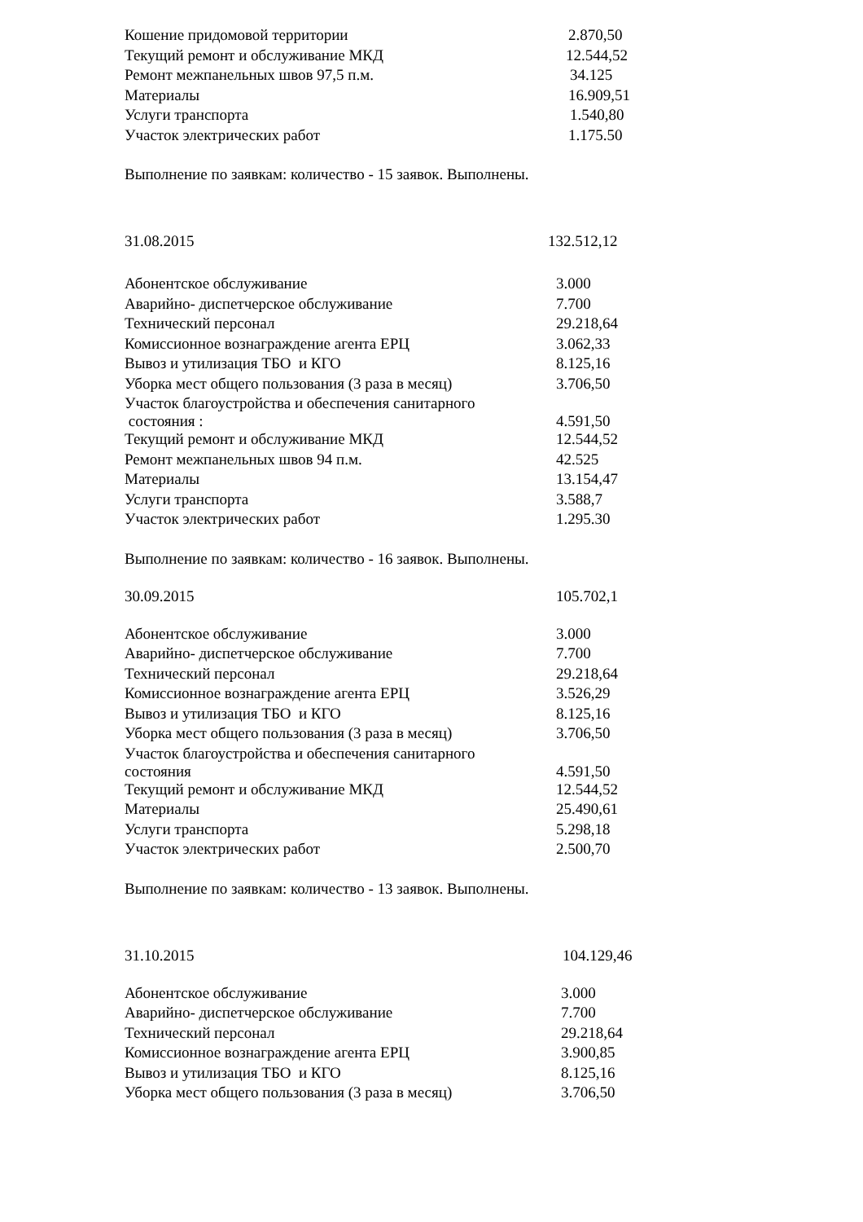| Кошение придомовой территории | 2.870,50 |
| Текущий ремонт и обслуживание МКД | 12.544,52 |
| Ремонт межпанельных швов 97,5 п.м. | 34.125 |
| Материалы | 16.909,51 |
| Услуги транспорта | 1.540,80 |
| Участок электрических работ | 1.175.50 |
Выполнение по заявкам: количество - 15 заявок. Выполнены.
31.08.2015 132.512,12
| Абонентское обслуживание | 3.000 |
| Аварийно- диспетчерское обслуживание | 7.700 |
| Технический персонал | 29.218,64 |
| Комиссионное вознаграждение агента ЕРЦ | 3.062,33 |
| Вывоз и утилизация ТБО и КГО | 8.125,16 |
| Уборка мест общего пользования (3 раза в месяц) | 3.706,50 |
| Участок благоустройства и обеспечения санитарного состояния : | 4.591,50 |
| Текущий ремонт и обслуживание МКД | 12.544,52 |
| Ремонт межпанельных швов 94 п.м. | 42.525 |
| Материалы | 13.154,47 |
| Услуги транспорта | 3.588,7 |
| Участок электрических работ | 1.295.30 |
Выполнение по заявкам: количество - 16 заявок. Выполнены.
30.09.2015 105.702,1
| Абонентское обслуживание | 3.000 |
| Аварийно- диспетчерское обслуживание | 7.700 |
| Технический персонал | 29.218,64 |
| Комиссионное вознаграждение агента ЕРЦ | 3.526,29 |
| Вывоз и утилизация ТБО и КГО | 8.125,16 |
| Уборка мест общего пользования (3 раза в месяц) | 3.706,50 |
| Участок благоустройства и обеспечения санитарного состояния | 4.591,50 |
| Текущий ремонт и обслуживание МКД | 12.544,52 |
| Материалы | 25.490,61 |
| Услуги транспорта | 5.298,18 |
| Участок электрических работ | 2.500,70 |
Выполнение по заявкам: количество - 13 заявок. Выполнены.
31.10.2015 104.129,46
| Абонентское обслуживание | 3.000 |
| Аварийно- диспетчерское обслуживание | 7.700 |
| Технический персонал | 29.218,64 |
| Комиссионное вознаграждение агента ЕРЦ | 3.900,85 |
| Вывоз и утилизация ТБО и КГО | 8.125,16 |
| Уборка мест общего пользования (3 раза в месяц) | 3.706,50 |